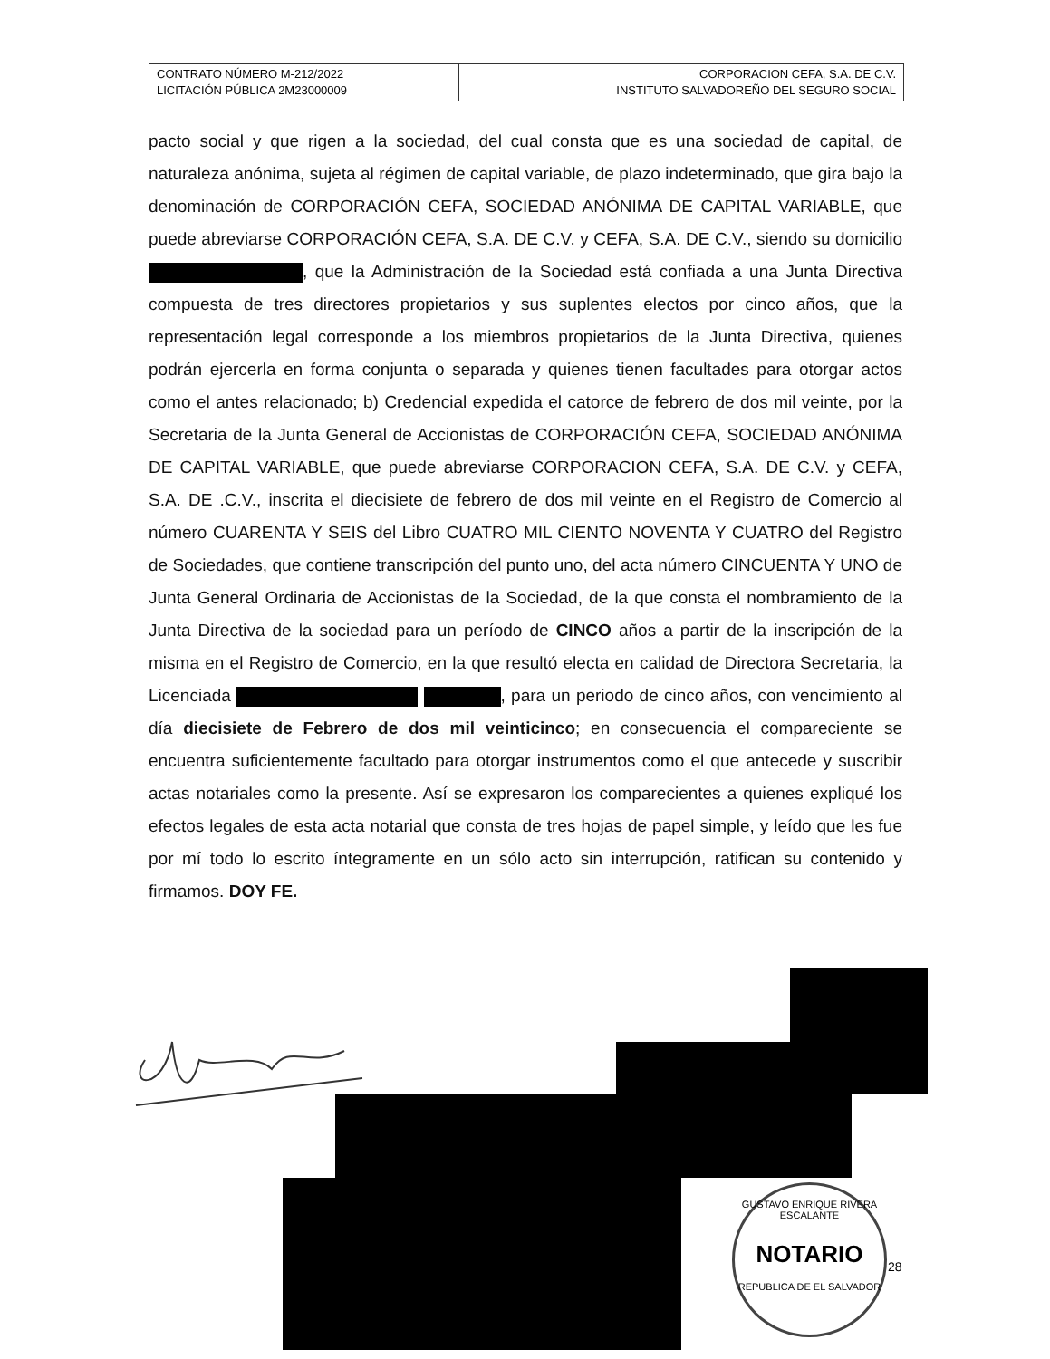| CONTRATO NÚMERO M-212/2022 LICITACIÓN PÚBLICA 2M23000009 | CORPORACION CEFA, S.A. DE C.V. INSTITUTO SALVADOREÑO DEL SEGURO SOCIAL |
pacto social y que rigen a la sociedad, del cual consta que es una sociedad de capital, de naturaleza anónima, sujeta al régimen de capital variable, de plazo indeterminado, que gira bajo la denominación de CORPORACIÓN CEFA, SOCIEDAD ANÓNIMA DE CAPITAL VARIABLE, que puede abreviarse CORPORACIÓN CEFA, S.A. DE C.V. y CEFA, S.A. DE C.V., siendo su domicilio , que la Administración de la Sociedad está confiada a una Junta Directiva compuesta de tres directores propietarios y sus suplentes electos por cinco años, que la representación legal corresponde a los miembros propietarios de la Junta Directiva, quienes podrán ejercerla en forma conjunta o separada y quienes tienen facultades para otorgar actos como el antes relacionado; b) Credencial expedida el catorce de febrero de dos mil veinte, por la Secretaria de la Junta General de Accionistas de CORPORACIÓN CEFA, SOCIEDAD ANÓNIMA DE CAPITAL VARIABLE, que puede abreviarse CORPORACION CEFA, S.A. DE C.V. y CEFA, S.A. DE .C.V., inscrita el diecisiete de febrero de dos mil veinte en el Registro de Comercio al número CUARENTA Y SEIS del Libro CUATRO MIL CIENTO NOVENTA Y CUATRO del Registro de Sociedades, que contiene transcripción del punto uno, del acta número CINCUENTA Y UNO de Junta General Ordinaria de Accionistas de la Sociedad, de la que consta el nombramiento de la Junta Directiva de la sociedad para un período de CINCO años a partir de la inscripción de la misma en el Registro de Comercio, en la que resultó electa en calidad de Directora Secretaria, la Licenciada , para un periodo de cinco años, con vencimiento al día diecisiete de Febrero de dos mil veinticinco; en consecuencia el compareciente se encuentra suficientemente facultado para otorgar instrumentos como el que antecede y suscribir actas notariales como la presente. Así se expresaron los comparecientes a quienes expliqué los efectos legales de esta acta notarial que consta de tres hojas de papel simple, y leído que les fue por mí todo lo escrito íntegramente en un sólo acto sin interrupción, ratifican su contenido y firmamos. DOY FE.
GUSTAVO ENRIQUE RIVERA ESCALANTE
NOTARIO
REPUBLICA DE EL SALVADOR
28